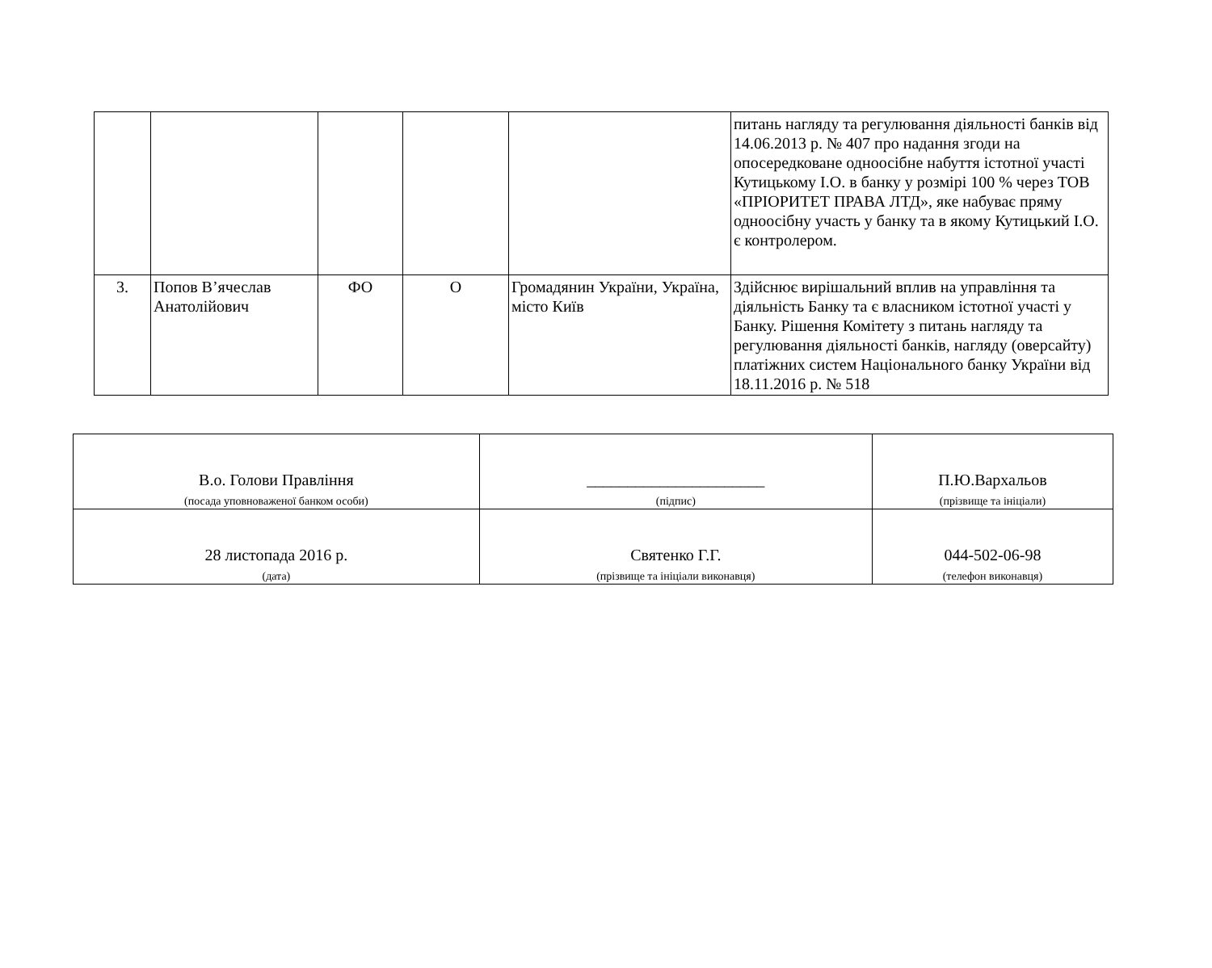| | | | | | питань нагляду та регулювання діяльності банків від 14.06.2013 р. № 407 про надання згоди на опосередковане одноосібне набуття істотної участі Кутицькому І.О. в банку у розмірі 100 % через ТОВ «ПРІОРИТЕТ ПРАВА ЛТД», яке набуває пряму одноосібну участь у банку та в якому Кутицький І.О. є контролером. |
| 3. | Попов В’ячеслав Анатолійович | ФО | О | Громадянин України, Україна, місто Київ | Здійснює вирішальний вплив на управління та діяльність Банку та є власником істотної участі у Банку. Рішення Комітету з питань нагляду та регулювання діяльності банків, нагляду (оверсайту) платіжних систем Національного банку України від 18.11.2016 р. № 518 |
| В.о. Голови Правління (посада уповноваженої банком особи) | ______________________ (підпис) | П.Ю.Вархальов (прізвище та ініціали) |
| 28 листопада 2016 р. (дата) | Святенко Г.Г. (прізвище та ініціали виконавця) | 044-502-06-98 (телефон виконавця) |